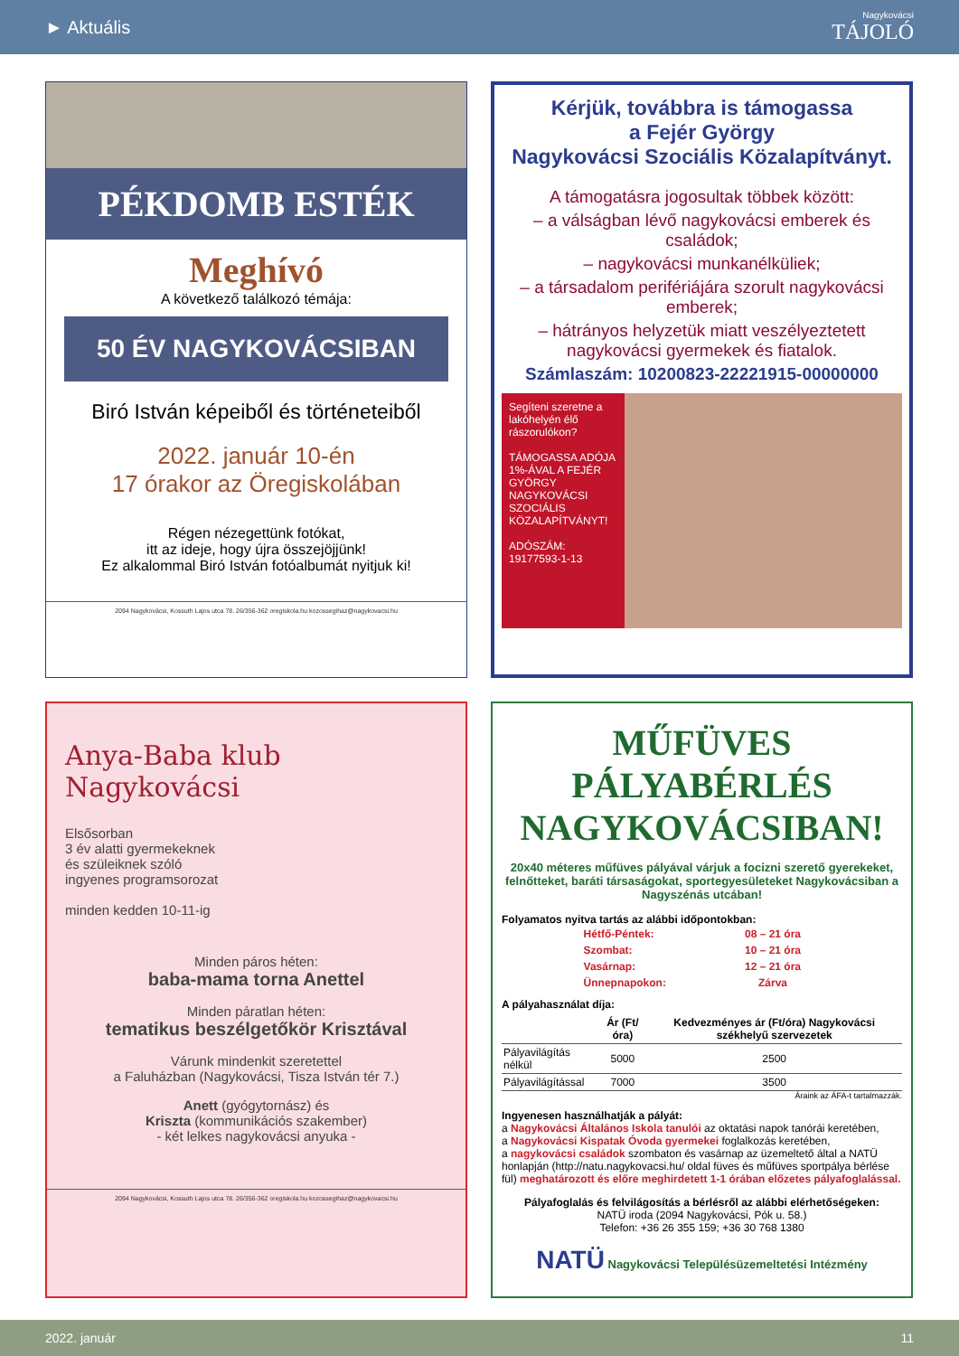► Aktuális Nagykovácsi
TÁJOLÓ
PÉKDOMB ESTÉK
Meghívó
A következő találkozó témája:
50 ÉV NAGYKOVÁCSIBAN
Biró István képeiből és történeteiből
2022. január 10-én
17 órakor az Öregiskolában
Régen nézegettünk fotókat,
itt az ideje, hogy újra összejöjjünk!
Ez alkalommal Biró István fotóalbumát nyitjuk ki!
2094 Nagykovácsi, Kossuth Lajos utca 78. 26/356-362 oregiskola.hu kozossegihaz@nagykovacsi.hu
Kérjük, továbbra is támogassa
a Fejér György
Nagykovácsi Szociális Közalapítványt.
A támogatásra jogosultak többek között:
– a válságban lévő nagykovácsi emberek és családok;
– nagykovácsi munkanélküliek;
– a társadalom perifériájára szorult nagykovácsi emberek;
– hátrányos helyzetük miatt veszélyeztetett nagykovácsi gyermekek és fiatalok.
Számlaszám: 10200823-22221915-00000000
Segíteni szeretne a lakóhelyén élő rászorulókon?
TÁMOGASSA ADÓJA 1%-ÁVAL A FEJÉR GYÖRGY NAGYKOVÁCSI SZOCIÁLIS KÖZALAPÍTVÁNYT!
ADÓSZÁM: 19177593-1-13
Anya-Baba klub
Nagykovácsi
Elsősorban
3 év alatti gyermekeknek
és szüleiknek szóló
ingyenes programsorozat
minden kedden 10-11-ig
Minden páros héten:
baba-mama torna Anettel
Minden páratlan héten:
tematikus beszélgetőkör Krisztával
Várunk mindenkit szeretettel
a Faluházban (Nagykovácsi, Tisza István tér 7.)
Anett (gyógytornász) és
Kriszta (kommunikációs szakember)
- két lelkes nagykovácsi anyuka -
2094 Nagykovácsi, Kossuth Lajos utca 78. 26/356-362 oregiskola.hu kozossegihaz@nagykovacsi.hu
MŰFÜVES PÁLYABÉRLÉS NAGYKOVÁCSIBAN!
20x40 méteres műfüves pályával várjuk a focizni szerető gyerekeket, felnőtteket, baráti társaságokat, sportegyesületeket Nagykovácsiban a Nagyszénás utcában!
Folyamatos nyitva tartás az alábbi időpontokban:
| Hétfő-Péntek: | 08 – 21 óra |
| Szombat: | 10 – 21 óra |
| Vasárnap: | 12 – 21 óra |
| Ünnepnapokon: | Zárva |
A pályahasználat díja:
| | Ár (Ft/óra) | Kedvezményes ár (Ft/óra) Nagykovácsi székhelyű szervezetek |
| --- | --- | --- |
| Pályavilágítás nélkül | 5000 | 2500 |
| Pályavilágítással | 7000 | 3500 |
Áraink az ÁFA-t tartalmazzák.
Ingyenesen használhatják a pályát:
a Nagykovácsi Általános Iskola tanulói az oktatási napok tanórái keretében,
a Nagykovácsi Kispatak Óvoda gyermekei foglalkozás keretében,
a nagykovácsi családok szombaton és vasárnap az üzemeltető által a NATÜ honlapján (http://natu.nagykovacsi.hu/ oldal füves és műfüves sportpálya bérlése fül) meghatározott és előre meghirdetett 1-1 órában előzetes pályafoglalással.
Pályafoglalás és felvilágosítás a bérlésről az alábbi elérhetőségeken:
NATÜ iroda (2094 Nagykovácsi, Pók u. 58.)
Telefon: +36 26 355 159; +36 30 768 1380
NATÜ Nagykovácsi Településüzemeltetési Intézmény
2022. január 11